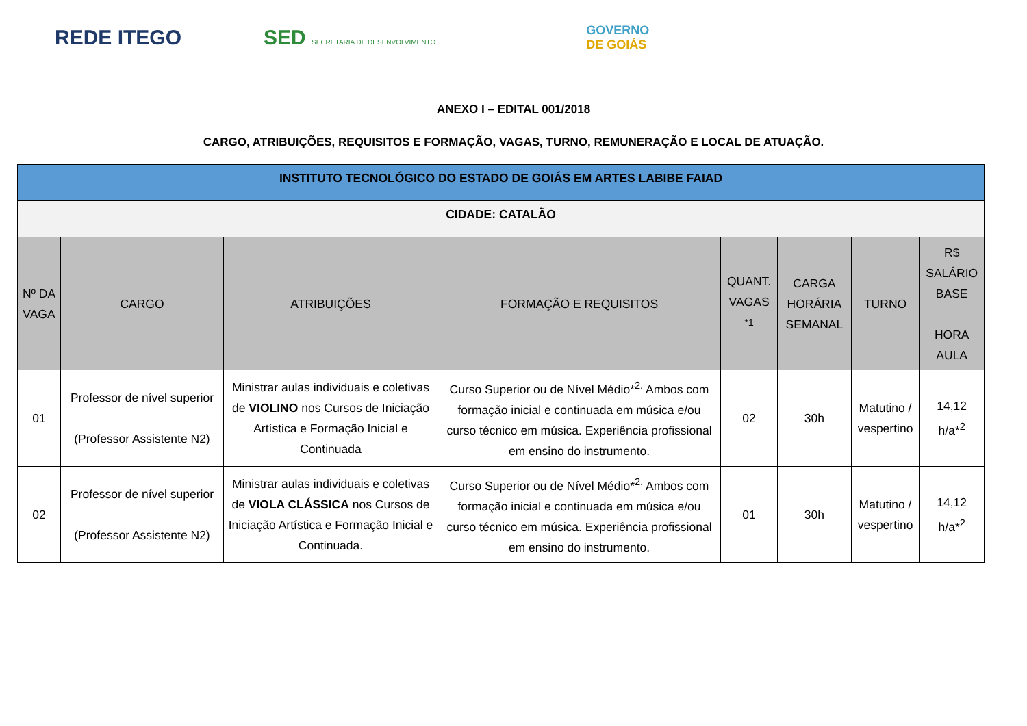REDE ITEGO
SED SECRETARIA DE DESENVOLVIMENTO
GOVERNO
DE GOIÁS
ANEXO I – EDITAL 001/2018
CARGO, ATRIBUIÇÕES, REQUISITOS E FORMAÇÃO, VAGAS, TURNO, REMUNERAÇÃO E LOCAL DE ATUAÇÃO.
| INSTITUTO TECNOLÓGICO DO ESTADO DE GOIÁS EM ARTES LABIBE FAIAD | | | | | | | |
| CIDADE: CATALÃO | | | | | | | |
| Nº DA VAGA | CARGO | ATRIBUIÇÕES | FORMAÇÃO E REQUISITOS | QUANT. VAGAS <sup>*1</sup> | CARGA HORÁRIA SEMANAL | TURNO | R$ SALÁRIO BASE HORA AULA |
| 01 | Professor de nível superior (Professor Assistente N2) | Ministrar aulas individuais e coletivas de VIOLINO nos Cursos de Iniciação Artística e Formação Inicial e Continuada | Curso Superior ou de Nível Médio*<sup>2.</sup> Ambos com formação inicial e continuada em música e/ou curso técnico em música. Experiência profissional em ensino do instrumento. | 02 | 30h | Matutino / vespertino | 14,12 h/a*<sup>2</sup> |
| 02 | Professor de nível superior (Professor Assistente N2) | Ministrar aulas individuais e coletivas de VIOLA CLÁSSICA nos Cursos de Iniciação Artística e Formação Inicial e Continuada. | Curso Superior ou de Nível Médio*<sup>2.</sup> Ambos com formação inicial e continuada em música e/ou curso técnico em música. Experiência profissional em ensino do instrumento. | 01 | 30h | Matutino / vespertino | 14,12 h/a*<sup>2</sup> |